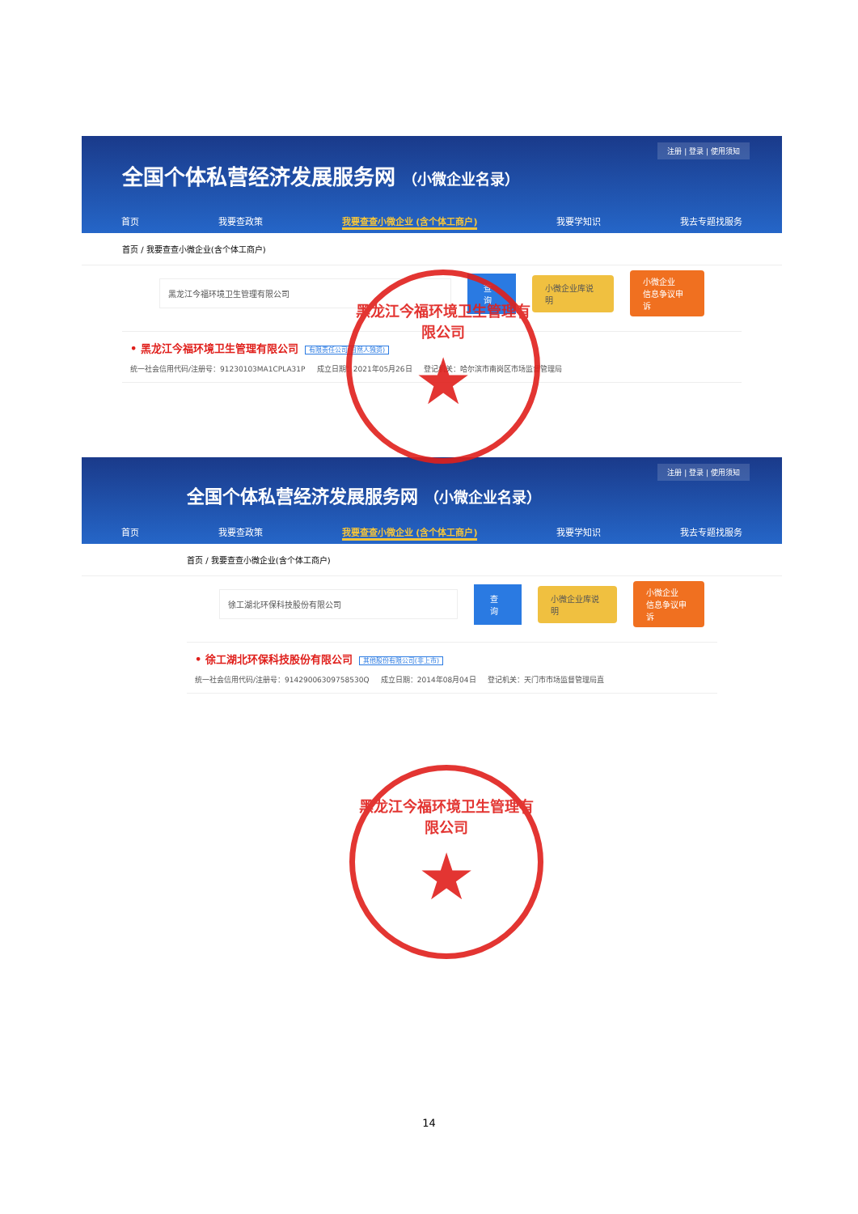注册 | 登录 | 使用须知
全国个体私营经济发展服务网 （小微企业名录）
首页 我要查政策 我要查查小微企业 (含个体工商户) 我要学知识 我去专题找服务
首页 / 我要查查小微企业(含个体工商户)
黑龙江今福环境卫生管理有限公司 查询 小微企业库说明
小微企业
信息争议申诉
• 黑龙江今福环境卫生管理有限公司 有限责任公司(自然人独资)
统一社会信用代码/注册号：91230103MA1CPLA31P 成立日期：2021年05月26日 登记机关：哈尔滨市南岗区市场监督管理局
注册 | 登录 | 使用须知
全国个体私营经济发展服务网 （小微企业名录）
首页 我要查政策 我要查查小微企业 (含个体工商户) 我要学知识 我去专题找服务
首页 / 我要查查小微企业(含个体工商户)
徐工湖北环保科技股份有限公司 查询 小微企业库说明
小微企业
信息争议申诉
• 徐工湖北环保科技股份有限公司 其他股份有限公司(非上市)
统一社会信用代码/注册号：91429006309758530Q 成立日期：2014年08月04日 登记机关：天门市市场监督管理局直
黑龙江今福环境卫生管理有限公司
★
黑龙江今福环境卫生管理有限公司
★
14